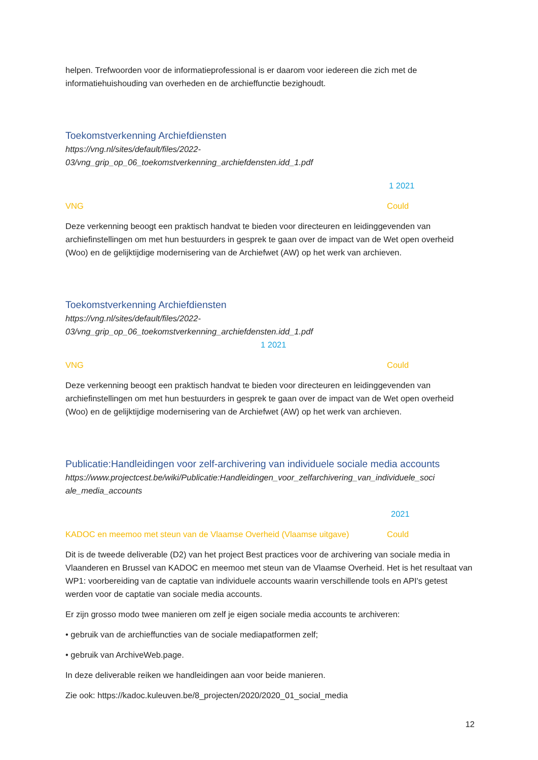helpen. Trefwoorden voor de informatieprofessional is er daarom voor iedereen die zich met de informatiehuishouding van overheden en de archieffunctie bezighoudt.
Toekomstverkenning Archiefdiensten
https://vng.nl/sites/default/files/2022-
03/vng_grip_op_06_toekomstverkenning_archiefdensten.idd_1.pdf
1 2021
VNG Could
Deze verkenning beoogt een praktisch handvat te bieden voor directeuren en leidinggevenden van archiefinstellingen om met hun bestuurders in gesprek te gaan over de impact van de Wet open overheid (Woo) en de gelijktijdige modernisering van de Archiefwet (AW) op het werk van archieven.
Toekomstverkenning Archiefdiensten
https://vng.nl/sites/default/files/2022-
03/vng_grip_op_06_toekomstverkenning_archiefdensten.idd_1.pdf
1 2021
VNG Could
Deze verkenning beoogt een praktisch handvat te bieden voor directeuren en leidinggevenden van archiefinstellingen om met hun bestuurders in gesprek te gaan over de impact van de Wet open overheid (Woo) en de gelijktijdige modernisering van de Archiefwet (AW) op het werk van archieven.
Publicatie:Handleidingen voor zelf-archivering van individuele sociale media accounts
https://www.projectcest.be/wiki/Publicatie:Handleidingen_voor_zelfarchivering_van_individuele_soci
ale_media_accounts
2021
KADOC en meemoo met steun van de Vlaamse Overheid (Vlaamse uitgave) Could
Dit is de tweede deliverable (D2) van het project Best practices voor de archivering van sociale media in Vlaanderen en Brussel van KADOC en meemoo met steun van de Vlaamse Overheid. Het is het resultaat van WP1: voorbereiding van de captatie van individuele accounts waarin verschillende tools en API's getest werden voor de captatie van sociale media accounts.
Er zijn grosso modo twee manieren om zelf je eigen sociale media accounts te archiveren:
• gebruik van de archieffuncties van de sociale mediapatformen zelf;
• gebruik van ArchiveWeb.page.
In deze deliverable reiken we handleidingen aan voor beide manieren.
Zie ook: https://kadoc.kuleuven.be/8_projecten/2020/2020_01_social_media
12